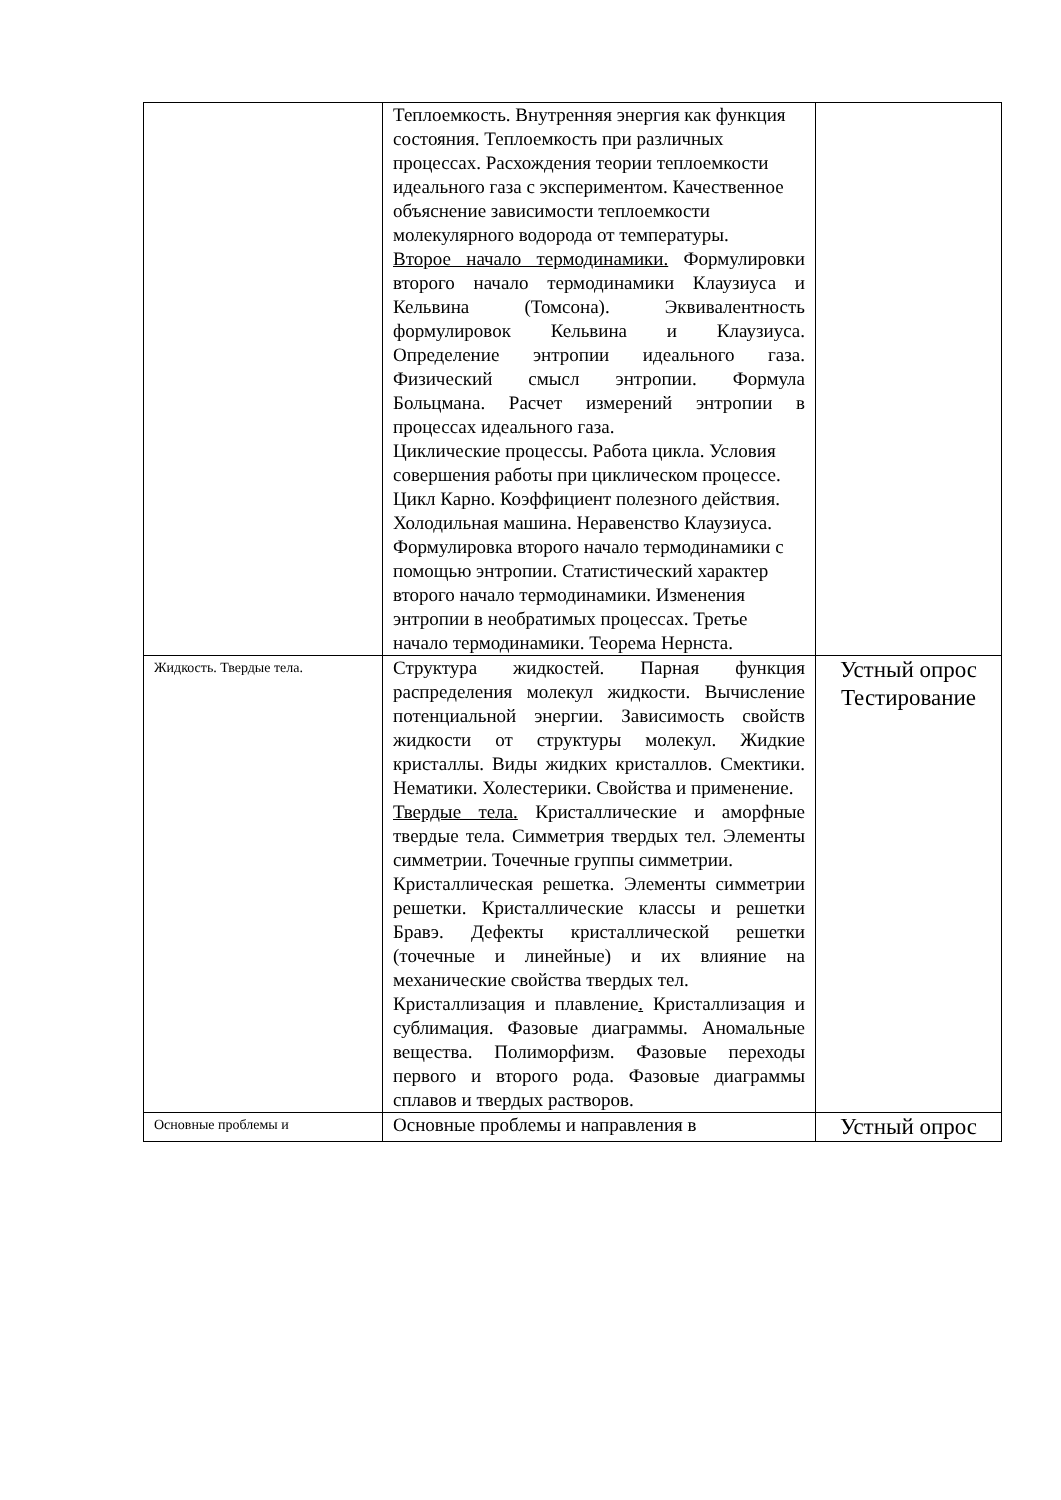| | Теплоемкость. Внутренняя энергия как функция состояния. Теплоемкость при различных процессах. Расхождения теории теплоемкости идеального газа с экспериментом. Качественное объяснение зависимости теплоемкости молекулярного водорода от температуры. Второе начало термодинамики. Формулировки второго начало термодинамики Клаузиуса и Кельвина (Томсона). Эквивалентность формулировок Кельвина и Клаузиуса. Определение энтропии идеального газа. Физический смысл энтропии. Формула Больцмана. Расчет измерений энтропии в процессах идеального газа. Циклические процессы. Работа цикла. Условия совершения работы при циклическом процессе. Цикл Карно. Коэффициент полезного действия. Холодильная машина. Неравенство Клаузиуса. Формулировка второго начало термодинамики с помощью энтропии. Статистический характер второго начало термодинамики. Изменения энтропии в необратимых процессах. Третье начало термодинамики. Теорема Нернста. | |
| Жидкость. Твердые тела. | Структура жидкостей. Парная функция распределения молекул жидкости. Вычисление потенциальной энергии. Зависимость свойств жидкости от структуры молекул. Жидкие кристаллы. Виды жидких кристаллов. Смектики. Нематики. Холестерики. Свойства и применение. Твердые тела. Кристаллические и аморфные твердые тела. Симметрия твердых тел. Элементы симметрии. Точечные группы симметрии. Кристаллическая решетка. Элементы симметрии решетки. Кристаллические классы и решетки Бравэ. Дефекты кристаллической решетки (точечные и линейные) и их влияние на механические свойства твердых тел. Кристаллизация и плавление . Кристаллизация и сублимация. Фазовые диаграммы. Аномальные вещества. Полиморфизм. Фазовые переходы первого и второго рода. Фазовые диаграммы сплавов и твердых растворов. | Устный опрос Тестирование |
| Основные проблемы и | Основные проблемы и направления в | Устный опрос |